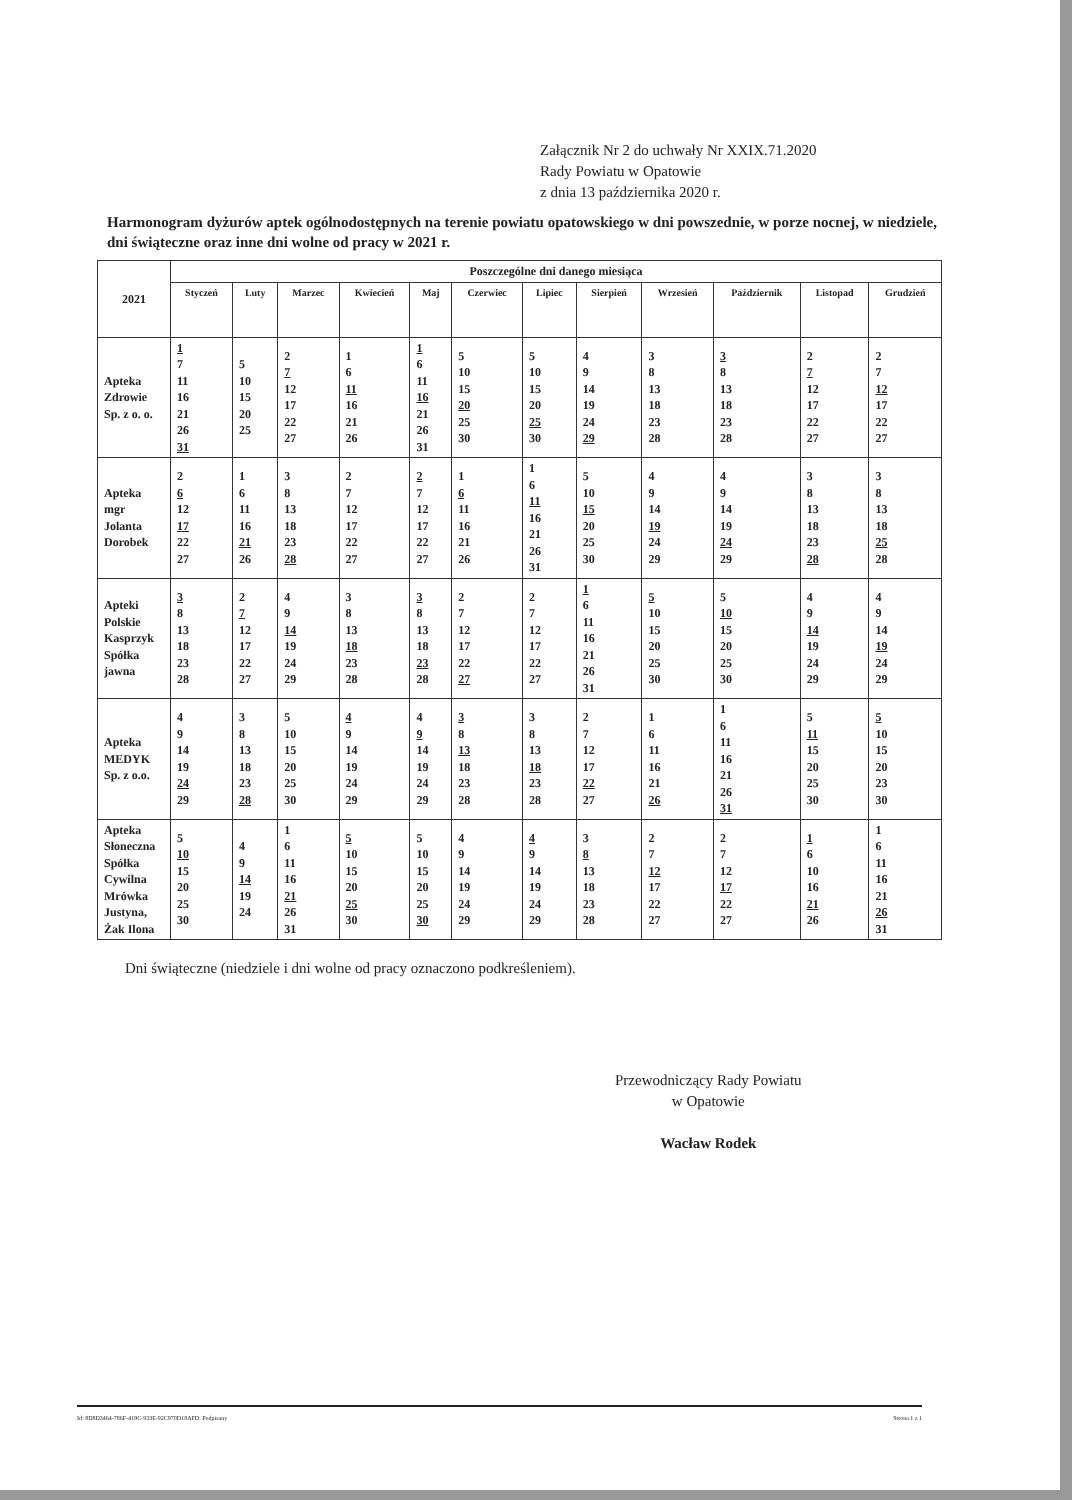Załącznik Nr 2 do uchwały Nr XXIX.71.2020
Rady Powiatu w Opatowie
z dnia 13 października 2020 r.
Harmonogram dyżurów aptek ogólnodostępnych na terenie powiatu opatowskiego w dni powszednie, w porze nocnej, w niedziele, dni świąteczne oraz inne dni wolne od pracy w 2021 r.
| 2021 | Poszczególne dni danego miesiąca | | | | | | | | | | | |
| | Styczeń | Luty | Marzec | Kwiecień | Maj | Czerwiec | Lipiec | Sierpień | Wrzesień | Październik | Listopad | Grudzień |
| Apteka Zdrowie Sp. z o. o. | 1 7 11 16 21 26 31 | 5 10 15 20 25 | 2 7 12 17 22 27 | 1 6 11 16 21 26 | 1 6 11 16 21 26 31 | 5 10 15 20 25 30 | 5 10 15 20 25 30 | 4 9 14 19 24 29 | 3 8 13 18 23 28 | 3 8 13 18 23 28 | 2 7 12 17 22 27 | 2 7 12 17 22 27 |
| Apteka mgr Jolanta Dorobek | 2 6 12 17 22 27 | 1 6 11 16 21 26 | 3 8 13 18 23 28 | 2 7 12 17 22 27 | 2 7 12 17 22 27 | 1 6 11 16 21 26 | 1 6 11 16 21 26 31 | 5 10 15 20 25 30 | 4 9 14 19 24 29 | 4 9 14 19 24 29 | 3 8 13 18 23 28 | 3 8 13 18 25 28 |
| Apteki Polskie Kasprzyk Spółka jawna | 3 8 13 18 23 28 | 2 7 12 17 22 27 | 4 9 14 19 24 29 | 3 8 13 18 23 28 | 3 8 13 18 23 28 | 2 7 12 17 22 27 | 2 7 12 17 22 27 | 1 6 11 16 21 26 31 | 5 10 15 20 25 30 | 5 10 15 20 25 30 | 4 9 14 19 24 29 | 4 9 14 19 24 29 |
| Apteka MEDYK Sp. z o.o. | 4 9 14 19 24 29 | 3 8 13 18 23 28 | 5 10 15 20 25 30 | 4 9 14 19 24 29 | 4 9 14 19 24 29 | 3 8 13 18 23 28 | 3 8 13 18 23 28 | 2 7 12 17 22 27 | 1 6 11 16 21 26 | 1 6 11 16 21 26 31 | 5 11 15 20 25 30 | 5 10 15 20 23 30 |
| Apteka Słoneczna Spółka Cywilna Mrówka Justyna, Żak Ilona | 5 10 15 20 25 30 | 4 9 14 19 24 | 1 6 11 16 21 26 31 | 5 10 15 20 25 30 | 5 10 15 20 25 30 | 4 9 14 19 24 29 | 4 9 14 19 24 29 | 3 8 13 18 23 28 | 2 7 12 17 22 27 | 2 7 12 17 22 27 | 1 6 10 16 21 26 | 1 6 11 16 21 26 31 |
Dni świąteczne (niedziele i dni wolne od pracy oznaczono podkreśleniem).
Przewodniczący Rady Powiatu
w Opatowie
Wacław Rodek
Id: 8D8D3464-786F-419C-933E-92C970D18AFD. Podpisany Strona 1 z 1